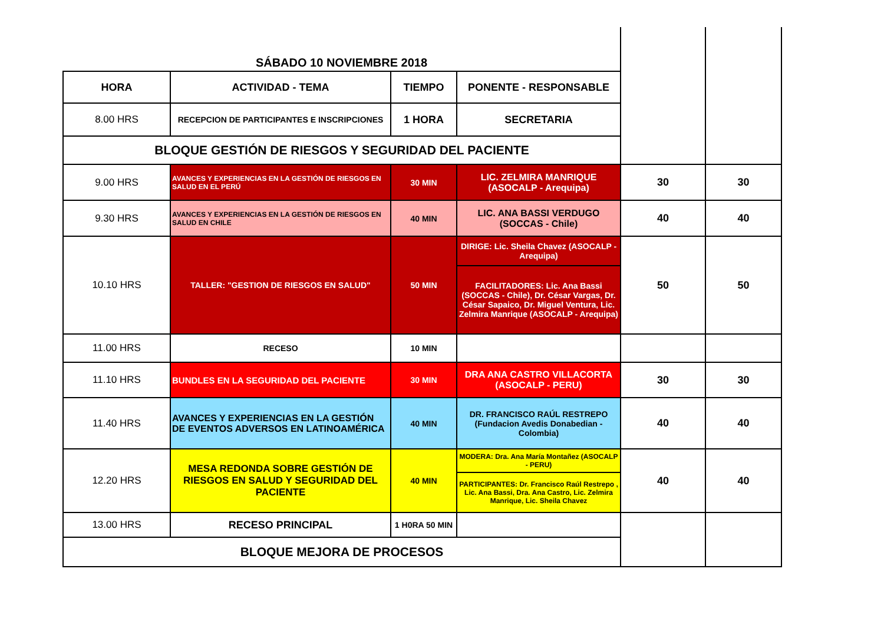| SÁBADO 10 NOVIEMBRE 2018 | | | | | |
| HORA | ACTIVIDAD - TEMA | TIEMPO | PONENTE - RESPONSABLE | | |
| 8.00 HRS | RECEPCION DE PARTICIPANTES E INSCRIPCIONES | 1 HORA | SECRETARIA | | |
| BLOQUE GESTIÓN DE RIESGOS Y SEGURIDAD DEL PACIENTE | | | | | |
| 9.00 HRS | AVANCES Y EXPERIENCIAS EN LA GESTIÓN DE RIESGOS EN SALUD EN EL PERÚ | 30 MIN | LIC. ZELMIRA MANRIQUE (ASOCALP - Arequipa) | 30 | 30 |
| 9.30 HRS | AVANCES Y EXPERIENCIAS EN LA GESTIÓN DE RIESGOS EN SALUD EN CHILE | 40 MIN | LIC. ANA BASSI VERDUGO (SOCCAS - Chile) | 40 | 40 |
| 10.10 HRS | TALLER: "GESTION DE RIESGOS EN SALUD" | 50 MIN | DIRIGE: Lic. Sheila Chavez (ASOCALP - Arequipa) | 50 | 50 |
| | | | FACILITADORES: Lic. Ana Bassi (SOCCAS - Chile), Dr. César Vargas, Dr. César Sapaico, Dr. Miguel Ventura, Lic. Zelmira Manrique (ASOCALP - Arequipa) | | |
| 11.00 HRS | RECESO | 10 MIN | | | |
| 11.10 HRS | BUNDLES EN LA SEGURIDAD DEL PACIENTE | 30 MIN | DRA ANA CASTRO VILLACORTA (ASOCALP - PERU) | 30 | 30 |
| 11.40 HRS | AVANCES Y EXPERIENCIAS EN LA GESTIÓN DE EVENTOS ADVERSOS EN LATINOAMÉRICA | 40 MIN | DR. FRANCISCO RAÚL RESTREPO (Fundacion Avedis Donabedian - Colombia) | 40 | 40 |
| 12.20 HRS | MESA REDONDA SOBRE GESTIÓN DE RIESGOS EN SALUD Y SEGURIDAD DEL PACIENTE | 40 MIN | MODERA: Dra. Ana María Montañez (ASOCALP - PERU) | 40 | 40 |
| | | | PARTICIPANTES: Dr. Francisco Raúl Restrepo , Lic. Ana Bassi, Dra. Ana Castro, Lic. Zelmira Manrique, Lic. Sheila Chavez | | |
| 13.00 HRS | RECESO PRINCIPAL | 1 H0RA 50 MIN | | | |
| BLOQUE MEJORA DE PROCESOS | | | | | |